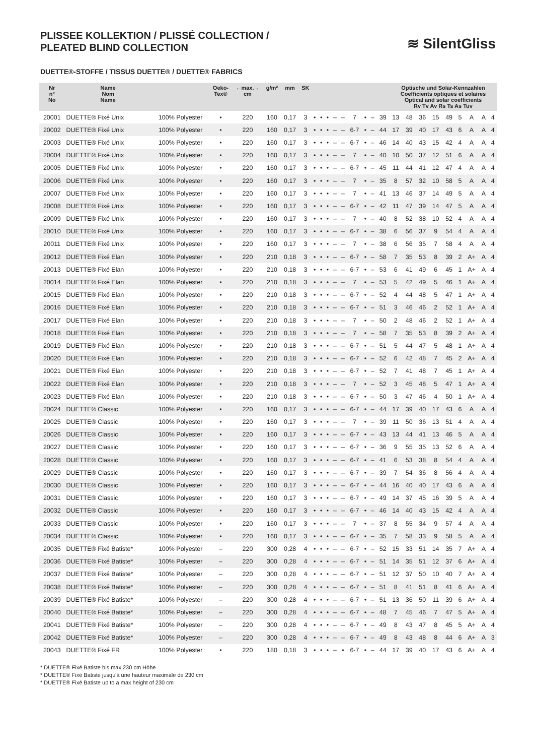PLISSEE KOLLEKTION / PLISSÉ COLLECTION /
PLEATED BLIND COLLECTION
≋ SilentGliss
DUETTE®-STOFFE / TISSUS DUETTE® / DUETTE® FABRICS
| Nr n° No | Name Nom Name | | Oeko- Tex® | ←max.→ cm | g/m² | mm | SK | | | | | | | | | | Optische und Solar-Kennzahlen Coefficients optiques et solaires Optical and solar coefficients Rv Tv Av Rs Ts As Tuv | | | | | | | | |
| --- | --- | --- | --- | --- | --- | --- | --- | --- | --- | --- | --- | --- | --- | --- | --- | --- | --- | --- | --- | --- | --- | --- | --- | --- | --- |
| 20001 | DUETTE® Fixé Unix | 100% Polyester | • | 220 | 160 | 0,17 | 3 | • | • | • | – | – | 7 | • | – | 39 | 13 | 48 | 36 | 15 | 49 | 5 | A | A | 4 |
| 20002 | DUETTE® Fixé Unix | 100% Polyester | • | 220 | 160 | 0,17 | 3 | • | • | • | – | – | 6-7 | • | – | 44 | 17 | 39 | 40 | 17 | 43 | 6 | A | A | 4 |
| 20003 | DUETTE® Fixé Unix | 100% Polyester | • | 220 | 160 | 0,17 | 3 | • | • | • | – | – | 6-7 | • | – | 46 | 14 | 40 | 43 | 15 | 42 | 4 | A | A | 4 |
| 20004 | DUETTE® Fixé Unix | 100% Polyester | • | 220 | 160 | 0,17 | 3 | • | • | • | – | – | 7 | • | – | 40 | 10 | 50 | 37 | 12 | 51 | 6 | A | A | 4 |
| 20005 | DUETTE® Fixé Unix | 100% Polyester | • | 220 | 160 | 0,17 | 3 | • | • | • | – | – | 6-7 | • | – | 45 | 11 | 44 | 41 | 12 | 47 | 4 | A | A | 4 |
| 20006 | DUETTE® Fixé Unix | 100% Polyester | • | 220 | 160 | 0,17 | 3 | • | • | • | – | – | 7 | • | – | 35 | 8 | 57 | 32 | 10 | 58 | 5 | A | A | 4 |
| 20007 | DUETTE® Fixé Unix | 100% Polyester | • | 220 | 160 | 0,17 | 3 | • | • | • | – | – | 7 | • | – | 41 | 13 | 46 | 37 | 14 | 49 | 5 | A | A | 4 |
| 20008 | DUETTE® Fixé Unix | 100% Polyester | • | 220 | 160 | 0,17 | 3 | • | • | • | – | – | 6-7 | • | – | 42 | 11 | 47 | 39 | 14 | 47 | 5 | A | A | 4 |
| 20009 | DUETTE® Fixé Unix | 100% Polyester | • | 220 | 160 | 0,17 | 3 | • | • | • | – | – | 7 | • | – | 40 | 8 | 52 | 38 | 10 | 52 | 4 | A | A | 4 |
| 20010 | DUETTE® Fixé Unix | 100% Polyester | • | 220 | 160 | 0,17 | 3 | • | • | • | – | – | 6-7 | • | – | 38 | 6 | 56 | 37 | 9 | 54 | 4 | A | A | 4 |
| 20011 | DUETTE® Fixé Unix | 100% Polyester | • | 220 | 160 | 0,17 | 3 | • | • | • | – | – | 7 | • | – | 38 | 6 | 56 | 35 | 7 | 58 | 4 | A | A | 4 |
| 20012 | DUETTE® Fixé Elan | 100% Polyester | • | 220 | 210 | 0,18 | 3 | • | • | • | – | – | 6-7 | • | – | 58 | 7 | 35 | 53 | 8 | 39 | 2 | A+ | A | 4 |
| 20013 | DUETTE® Fixé Elan | 100% Polyester | • | 220 | 210 | 0,18 | 3 | • | • | • | – | – | 6-7 | • | – | 53 | 6 | 41 | 49 | 6 | 45 | 1 | A+ | A | 4 |
| 20014 | DUETTE® Fixé Elan | 100% Polyester | • | 220 | 210 | 0,18 | 3 | • | • | • | – | – | 7 | • | – | 53 | 5 | 42 | 49 | 5 | 46 | 1 | A+ | A | 4 |
| 20015 | DUETTE® Fixé Elan | 100% Polyester | • | 220 | 210 | 0,18 | 3 | • | • | • | – | – | 6-7 | • | – | 52 | 4 | 44 | 48 | 5 | 47 | 1 | A+ | A | 4 |
| 20016 | DUETTE® Fixé Elan | 100% Polyester | • | 220 | 210 | 0,18 | 3 | • | • | • | – | – | 6-7 | • | – | 51 | 3 | 46 | 46 | 2 | 52 | 1 | A+ | A | 4 |
| 20017 | DUETTE® Fixé Elan | 100% Polyester | • | 220 | 210 | 0,18 | 3 | • | • | • | – | – | 7 | • | – | 50 | 2 | 48 | 46 | 2 | 52 | 1 | A+ | A | 4 |
| 20018 | DUETTE® Fixé Elan | 100% Polyester | • | 220 | 210 | 0,18 | 3 | • | • | • | – | – | 7 | • | – | 58 | 7 | 35 | 53 | 8 | 39 | 2 | A+ | A | 4 |
| 20019 | DUETTE® Fixé Elan | 100% Polyester | • | 220 | 210 | 0,18 | 3 | • | • | • | – | – | 6-7 | • | – | 51 | 5 | 44 | 47 | 5 | 48 | 1 | A+ | A | 4 |
| 20020 | DUETTE® Fixé Elan | 100% Polyester | • | 220 | 210 | 0,18 | 3 | • | • | • | – | – | 6-7 | • | – | 52 | 6 | 42 | 48 | 7 | 45 | 2 | A+ | A | 4 |
| 20021 | DUETTE® Fixé Elan | 100% Polyester | • | 220 | 210 | 0,18 | 3 | • | • | • | – | – | 6-7 | • | – | 52 | 7 | 41 | 48 | 7 | 45 | 1 | A+ | A | 4 |
| 20022 | DUETTE® Fixé Elan | 100% Polyester | • | 220 | 210 | 0,18 | 3 | • | • | • | – | – | 7 | • | – | 52 | 3 | 45 | 48 | 5 | 47 | 1 | A+ | A | 4 |
| 20023 | DUETTE® Fixé Elan | 100% Polyester | • | 220 | 210 | 0,18 | 3 | • | • | • | – | – | 6-7 | • | – | 50 | 3 | 47 | 46 | 4 | 50 | 1 | A+ | A | 4 |
| 20024 | DUETTE® Classic | 100% Polyester | • | 220 | 160 | 0,17 | 3 | • | • | • | – | – | 6-7 | • | – | 44 | 17 | 39 | 40 | 17 | 43 | 6 | A | A | 4 |
| 20025 | DUETTE® Classic | 100% Polyester | • | 220 | 160 | 0,17 | 3 | • | • | • | – | – | 7 | • | – | 39 | 11 | 50 | 36 | 13 | 51 | 4 | A | A | 4 |
| 20026 | DUETTE® Classic | 100% Polyester | • | 220 | 160 | 0,17 | 3 | • | • | • | – | – | 6-7 | • | – | 43 | 13 | 44 | 41 | 13 | 46 | 5 | A | A | 4 |
| 20027 | DUETTE® Classic | 100% Polyester | • | 220 | 160 | 0,17 | 3 | • | • | • | – | – | 6-7 | • | – | 36 | 9 | 55 | 35 | 13 | 52 | 6 | A | A | 4 |
| 20028 | DUETTE® Classic | 100% Polyester | • | 220 | 160 | 0,17 | 3 | • | • | • | – | – | 6-7 | • | – | 41 | 6 | 53 | 38 | 8 | 54 | 4 | A | A | 4 |
| 20029 | DUETTE® Classic | 100% Polyester | • | 220 | 160 | 0,17 | 3 | • | • | • | – | – | 6-7 | • | – | 39 | 7 | 54 | 36 | 8 | 56 | 4 | A | A | 4 |
| 20030 | DUETTE® Classic | 100% Polyester | • | 220 | 160 | 0,17 | 3 | • | • | • | – | – | 6-7 | • | – | 44 | 16 | 40 | 40 | 17 | 43 | 6 | A | A | 4 |
| 20031 | DUETTE® Classic | 100% Polyester | • | 220 | 160 | 0,17 | 3 | • | • | • | – | – | 6-7 | • | – | 49 | 14 | 37 | 45 | 16 | 39 | 5 | A | A | 4 |
| 20032 | DUETTE® Classic | 100% Polyester | • | 220 | 160 | 0,17 | 3 | • | • | • | – | – | 6-7 | • | – | 46 | 14 | 40 | 43 | 15 | 42 | 4 | A | A | 4 |
| 20033 | DUETTE® Classic | 100% Polyester | • | 220 | 160 | 0,17 | 3 | • | • | • | – | – | 7 | • | – | 37 | 8 | 55 | 34 | 9 | 57 | 4 | A | A | 4 |
| 20034 | DUETTE® Classic | 100% Polyester | • | 220 | 160 | 0,17 | 3 | • | • | • | – | – | 6-7 | • | – | 35 | 7 | 58 | 33 | 9 | 58 | 5 | A | A | 4 |
| 20035 | DUETTE® Fixé Batiste* | 100% Polyester | – | 220 | 300 | 0,28 | 4 | • | • | • | – | – | 6-7 | • | – | 52 | 15 | 33 | 51 | 14 | 35 | 7 | A+ | A | 4 |
| 20036 | DUETTE® Fixé Batiste* | 100% Polyester | – | 220 | 300 | 0,28 | 4 | • | • | • | – | – | 6-7 | • | – | 51 | 14 | 35 | 51 | 12 | 37 | 6 | A+ | A | 4 |
| 20037 | DUETTE® Fixé Batiste* | 100% Polyester | – | 220 | 300 | 0,28 | 4 | • | • | • | – | – | 6-7 | • | – | 51 | 12 | 37 | 50 | 10 | 40 | 7 | A+ | A | 4 |
| 20038 | DUETTE® Fixé Batiste* | 100% Polyester | – | 220 | 300 | 0,28 | 4 | • | • | • | – | – | 6-7 | • | – | 51 | 8 | 41 | 51 | 8 | 41 | 6 | A+ | A | 4 |
| 20039 | DUETTE® Fixé Batiste* | 100% Polyester | – | 220 | 300 | 0,28 | 4 | • | • | • | – | – | 6-7 | • | – | 51 | 13 | 36 | 50 | 11 | 39 | 6 | A+ | A | 4 |
| 20040 | DUETTE® Fixé Batiste* | 100% Polyester | – | 220 | 300 | 0,28 | 4 | • | • | • | – | – | 6-7 | • | – | 48 | 7 | 45 | 46 | 7 | 47 | 5 | A+ | A | 4 |
| 20041 | DUETTE® Fixé Batiste* | 100% Polyester | – | 220 | 300 | 0,28 | 4 | • | • | • | – | – | 6-7 | • | – | 49 | 8 | 43 | 47 | 8 | 45 | 5 | A+ | A | 4 |
| 20042 | DUETTE® Fixé Batiste* | 100% Polyester | – | 220 | 300 | 0,28 | 4 | • | • | • | – | – | 6-7 | • | – | 49 | 8 | 43 | 48 | 8 | 44 | 6 | A+ | A | 3 |
| 20043 | DUETTE® Fixé FR | 100% Polyester | • | 220 | 180 | 0,18 | 3 | • | • | • | – | • | 6-7 | • | – | 44 | 17 | 39 | 40 | 17 | 43 | 6 | A+ | A | 4 |
* DUETTE® Fixé Batiste bis max 230 cm Höhe
* DUETTE® Fixé Batiste jusqu'à une hauteur maximale de 230 cm
* DUETTE® Fixé Batiste up to a max height of 230 cm